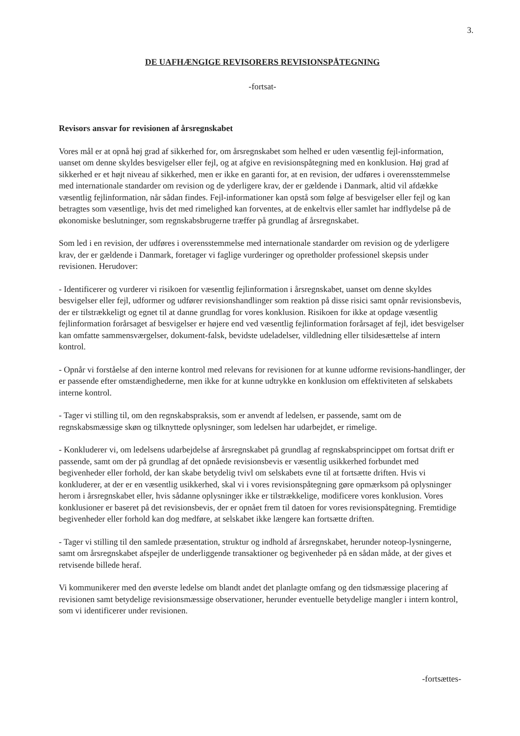3.
DE UAFHÆNGIGE REVISORERS REVISIONSPÅTEGNING
-fortsat-
Revisors ansvar for revisionen af årsregnskabet
Vores mål er at opnå høj grad af sikkerhed for, om årsregnskabet som helhed er uden væsentlig fejl-information, uanset om denne skyldes besvigelser eller fejl, og at afgive en revisionspåtegning med en konklusion. Høj grad af sikkerhed er et højt niveau af sikkerhed, men er ikke en garanti for, at en revision, der udføres i overensstemmelse med internationale standarder om revision og de yderligere krav, der er gældende i Danmark, altid vil afdække væsentlig fejlinformation, når sådan findes. Fejl-informationer kan opstå som følge af besvigelser eller fejl og kan betragtes som væsentlige, hvis det med rimelighed kan forventes, at de enkeltvis eller samlet har indflydelse på de økonomiske beslutninger, som regnskabsbrugerne træffer på grundlag af årsregnskabet.
Som led i en revision, der udføres i overensstemmelse med internationale standarder om revision og de yderligere krav, der er gældende i Danmark, foretager vi faglige vurderinger og opretholder professionel skepsis under revisionen. Herudover:
- Identificerer og vurderer vi risikoen for væsentlig fejlinformation i årsregnskabet, uanset om denne skyldes besvigelser eller fejl, udformer og udfører revisionshandlinger som reaktion på disse risici samt opnår revisionsbevis, der er tilstrækkeligt og egnet til at danne grundlag for vores konklusion. Risikoen for ikke at opdage væsentlig fejlinformation forårsaget af besvigelser er højere end ved væsentlig fejlinformation forårsaget af fejl, idet besvigelser kan omfatte sammensværgelser, dokument-falsk, bevidste udeladelser, vildledning eller tilsidesættelse af intern kontrol.
- Opnår vi forståelse af den interne kontrol med relevans for revisionen for at kunne udforme revisions-handlinger, der er passende efter omstændighederne, men ikke for at kunne udtrykke en konklusion om effektiviteten af selskabets interne kontrol.
- Tager vi stilling til, om den regnskabspraksis, som er anvendt af ledelsen, er passende, samt om de regnskabsmæssige skøn og tilknyttede oplysninger, som ledelsen har udarbejdet, er rimelige.
- Konkluderer vi, om ledelsens udarbejdelse af årsregnskabet på grundlag af regnskabsprincippet om fortsat drift er passende, samt om der på grundlag af det opnåede revisionsbevis er væsentlig usikkerhed forbundet med begivenheder eller forhold, der kan skabe betydelig tvivl om selskabets evne til at fortsætte driften. Hvis vi konkluderer, at der er en væsentlig usikkerhed, skal vi i vores revisionspåtegning gøre opmærksom på oplysninger herom i årsregnskabet eller, hvis sådanne oplysninger ikke er tilstrækkelige, modificere vores konklusion. Vores konklusioner er baseret på det revisionsbevis, der er opnået frem til datoen for vores revisionspåtegning. Fremtidige begivenheder eller forhold kan dog medføre, at selskabet ikke længere kan fortsætte driften.
- Tager vi stilling til den samlede præsentation, struktur og indhold af årsregnskabet, herunder noteop-lysningerne, samt om årsregnskabet afspejler de underliggende transaktioner og begivenheder på en sådan måde, at der gives et retvisende billede heraf.
Vi kommunikerer med den øverste ledelse om blandt andet det planlagte omfang og den tidsmæssige placering af revisionen samt betydelige revisionsmæssige observationer, herunder eventuelle betydelige mangler i intern kontrol, som vi identificerer under revisionen.
-fortsættes-